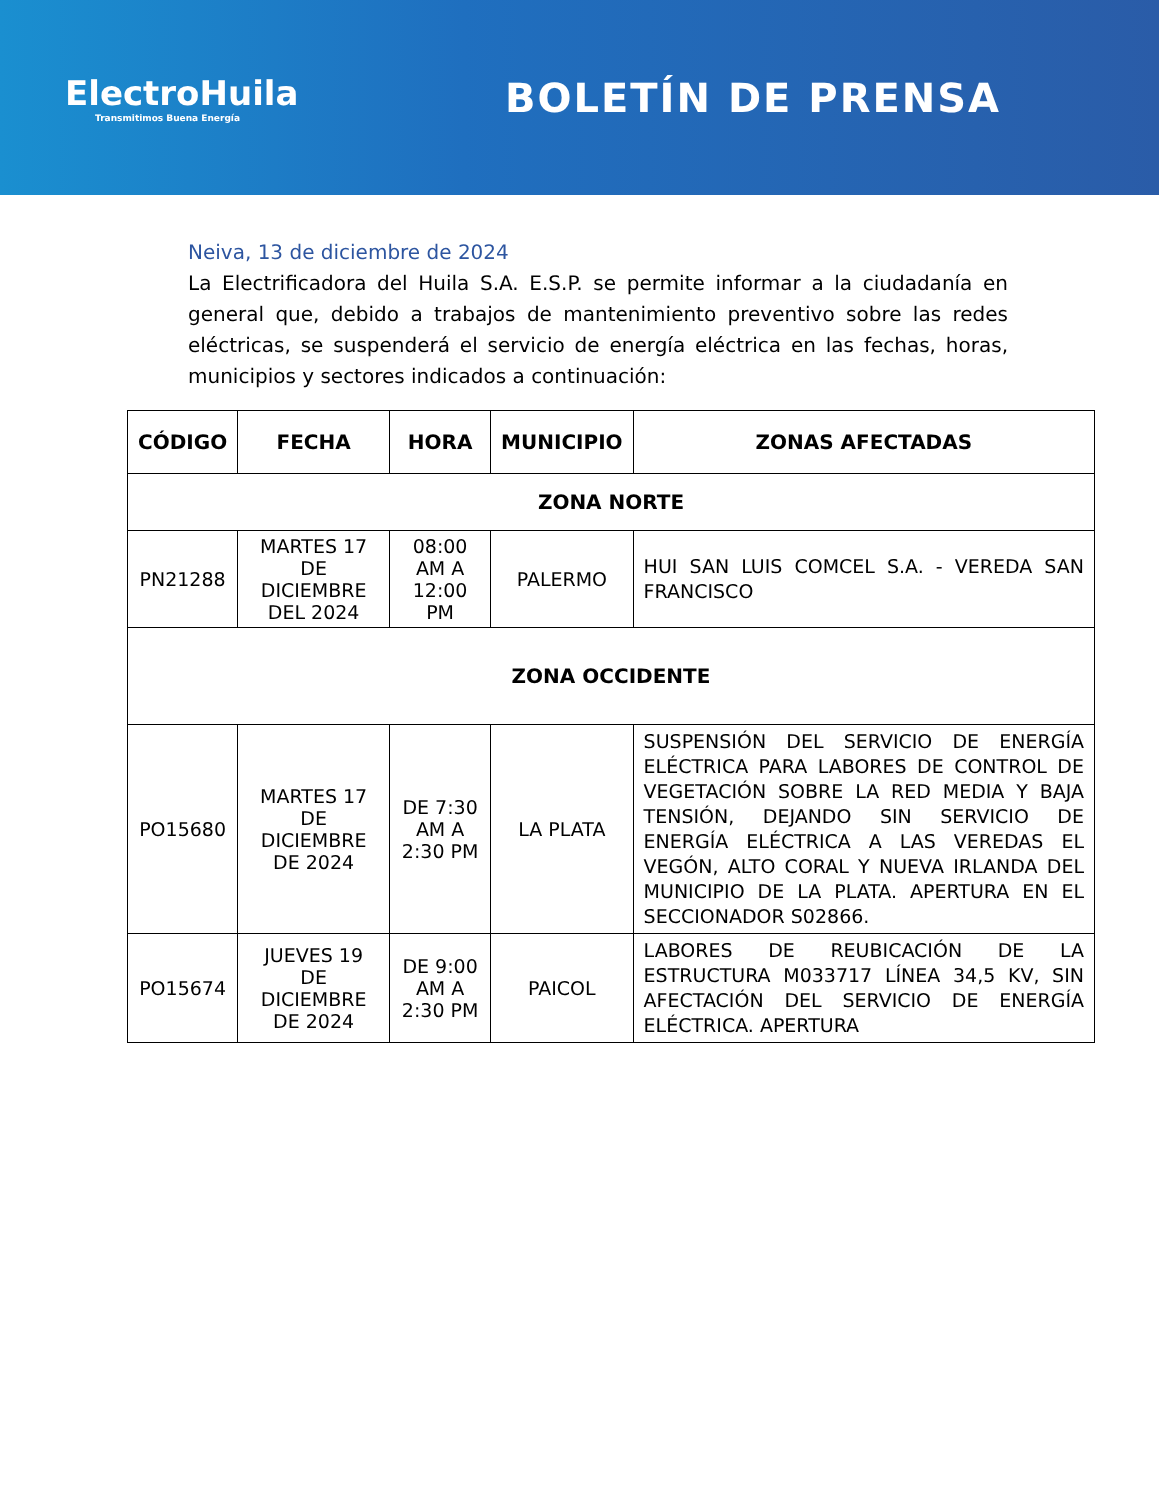ElectroHuila
Transmitimos Buena Energía
BOLETÍN DE PRENSA
Neiva, 13 de diciembre de 2024
La Electrificadora del Huila S.A. E.S.P. se permite informar a la ciudadanía en general que, debido a trabajos de mantenimiento preventivo sobre las redes eléctricas, se suspenderá el servicio de energía eléctrica en las fechas, horas, municipios y sectores indicados a continuación:
| CÓDIGO | FECHA | HORA | MUNICIPIO | ZONAS AFECTADAS |
| --- | --- | --- | --- | --- |
| ZONA NORTE | | | | |
| PN21288 | MARTES 17 DE DICIEMBRE DEL 2024 | 08:00 AM A 12:00 PM | PALERMO | HUI SAN LUIS COMCEL S.A. - VEREDA SAN FRANCISCO |
| ZONA OCCIDENTE | | | | |
| PO15680 | MARTES 17 DE DICIEMBRE DE 2024 | DE 7:30 AM A 2:30 PM | LA PLATA | SUSPENSIÓN DEL SERVICIO DE ENERGÍA ELÉCTRICA PARA LABORES DE CONTROL DE VEGETACIÓN SOBRE LA RED MEDIA Y BAJA TENSIÓN, DEJANDO SIN SERVICIO DE ENERGÍA ELÉCTRICA A LAS VEREDAS EL VEGÓN, ALTO CORAL Y NUEVA IRLANDA DEL MUNICIPIO DE LA PLATA. APERTURA EN EL SECCIONADOR S02866. |
| PO15674 | JUEVES 19 DE DICIEMBRE DE 2024 | DE 9:00 AM A 2:30 PM | PAICOL | LABORES DE REUBICACIÓN DE LA ESTRUCTURA M033717 LÍNEA 34,5 KV, SIN AFECTACIÓN DEL SERVICIO DE ENERGÍA ELÉCTRICA. APERTURA |